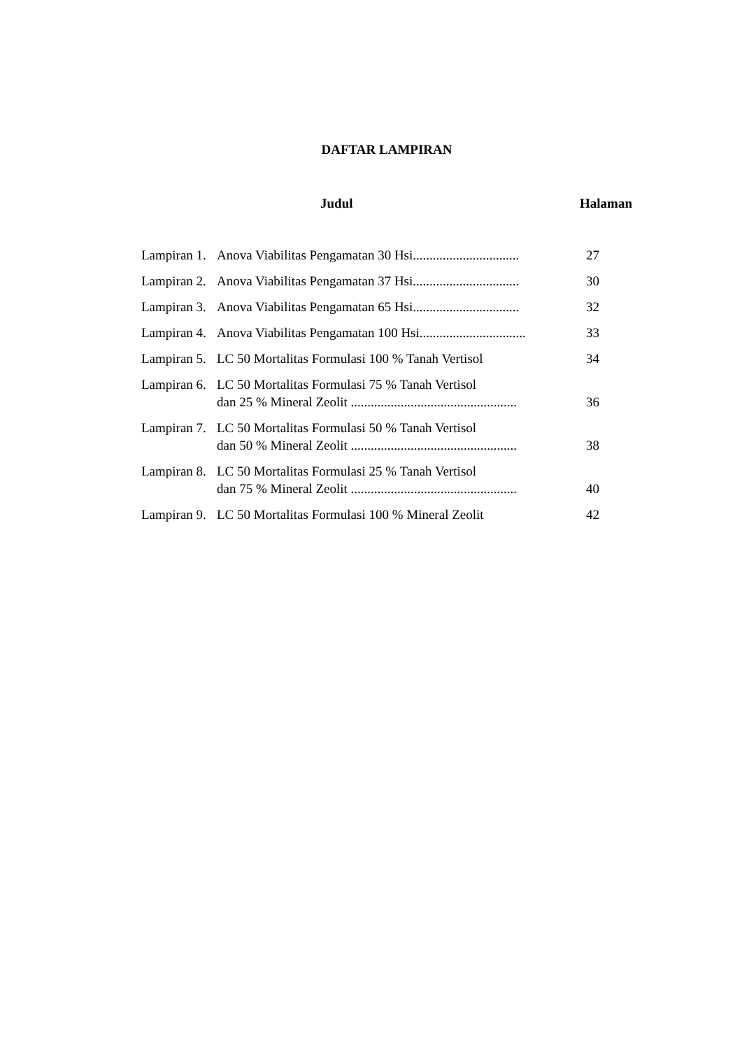DAFTAR LAMPIRAN
Judul Halaman
Lampiran 1. Anova Viabilitas Pengamatan 30 Hsi................................ 27
Lampiran 2. Anova Viabilitas Pengamatan 37 Hsi................................ 30
Lampiran 3. Anova Viabilitas Pengamatan 65 Hsi................................ 32
Lampiran 4. Anova Viabilitas Pengamatan 100 Hsi................................ 33
Lampiran 5. LC 50 Mortalitas Formulasi 100 % Tanah Vertisol 34
Lampiran 6. LC 50 Mortalitas Formulasi 75 % Tanah Vertisol
dan 25 % Mineral Zeolit .................................................. 36
Lampiran 7. LC 50 Mortalitas Formulasi 50 % Tanah Vertisol
dan 50 % Mineral Zeolit .................................................. 38
Lampiran 8. LC 50 Mortalitas Formulasi 25 % Tanah Vertisol
dan 75 % Mineral Zeolit .................................................. 40
Lampiran 9. LC 50 Mortalitas Formulasi 100 % Mineral Zeolit 42